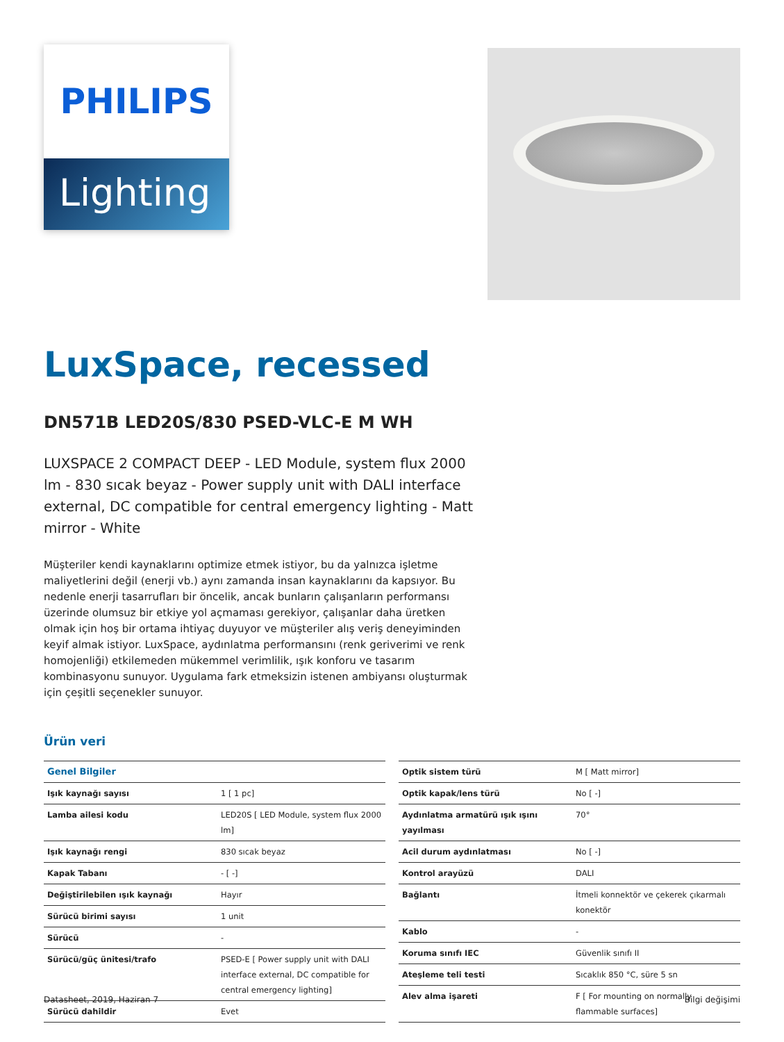PHILIPS
Lighting
LuxSpace, recessed
DN571B LED20S/830 PSED-VLC-E M WH
LUXSPACE 2 COMPACT DEEP - LED Module, system flux 2000 lm - 830 sıcak beyaz - Power supply unit with DALI interface external, DC compatible for central emergency lighting - Matt mirror - White
Müşteriler kendi kaynaklarını optimize etmek istiyor, bu da yalnızca işletme maliyetlerini değil (enerji vb.) aynı zamanda insan kaynaklarını da kapsıyor. Bu nedenle enerji tasarrufları bir öncelik, ancak bunların çalışanların performansı üzerinde olumsuz bir etkiye yol açmaması gerekiyor, çalışanlar daha üretken olmak için hoş bir ortama ihtiyaç duyuyor ve müşteriler alış veriş deneyiminden keyif almak istiyor. LuxSpace, aydınlatma performansını (renk geriverimi ve renk homojenliği) etkilemeden mükemmel verimlilik, ışık konforu ve tasarım kombinasyonu sunuyor. Uygulama fark etmeksizin istenen ambiyansı oluşturmak için çeşitli seçenekler sunuyor.
Ürün veri
| Genel Bilgiler | |
| --- | --- |
| Işık kaynağı sayısı | 1 [ 1 pc] |
| Lamba ailesi kodu | LED20S [ LED Module, system flux 2000 lm] |
| Işık kaynağı rengi | 830 sıcak beyaz |
| Kapak Tabanı | - [ -] |
| Değiştirilebilen ışık kaynağı | Hayır |
| Sürücü birimi sayısı | 1 unit |
| Sürücü | - |
| Sürücü/güç ünitesi/trafo | PSED-E [ Power supply unit with DALI interface external, DC compatible for central emergency lighting] |
| Sürücü dahildir | Evet |
| Optik sistem türü | M [ Matt mirror] |
| Optik kapak/lens türü | No [ -] |
| Aydınlatma armatürü ışık ışını yayılması | 70° |
| Acil durum aydınlatması | No [ -] |
| Kontrol arayüzü | DALI |
| Bağlantı | İtmeli konnektör ve çekerek çıkarmalı konektör |
| Kablo | - |
| Koruma sınıfı IEC | Güvenlik sınıfı II |
| Ateşleme teli testi | Sıcaklık 850 °C, süre 5 sn |
| Alev alma işareti | F [ For mounting on normally flammable surfaces] |
Datasheet, 2019, Haziran 7 Bilgi değişimi